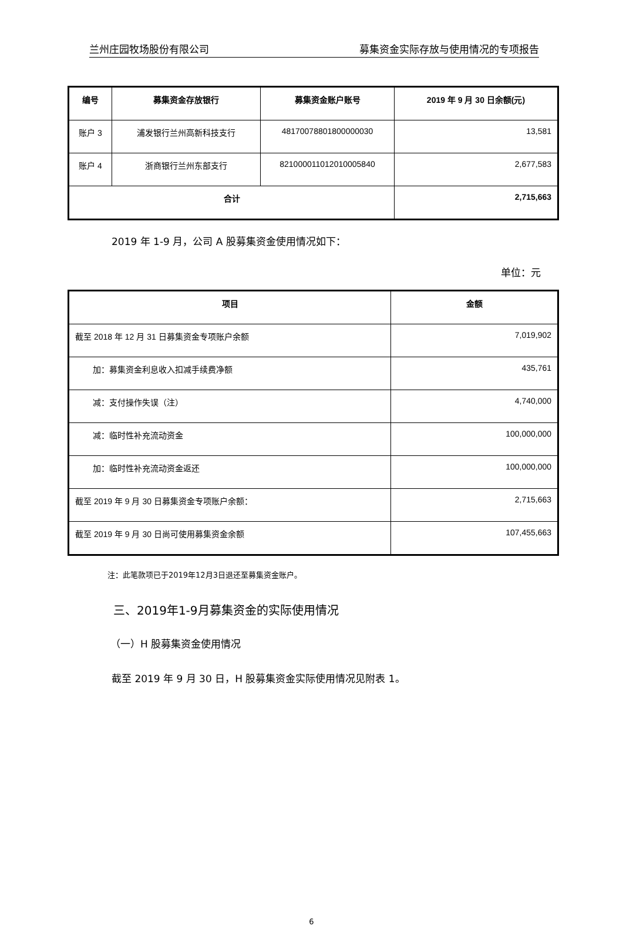兰州庄园牧场股份有限公司 募集资金实际存放与使用情况的专项报告
| 编号 | 募集资金存放银行 | 募集资金账户账号 | 2019 年 9 月 30 日余额(元) |
| --- | --- | --- | --- |
| 账户 3 | 浦发银行兰州高新科技支行 | 48170078801800000030 | 13,581 |
| 账户 4 | 浙商银行兰州东部支行 | 821000011012010005840 | 2,677,583 |
| 合计 | | | 2,715,663 |
2019 年 1-9 月，公司 A 股募集资金使用情况如下：
单位：元
| 项目 | 金额 |
| --- | --- |
| 截至 2018 年 12 月 31 日募集资金专项账户余额 | 7,019,902 |
| 加：募集资金利息收入扣减手续费净额 | 435,761 |
| 减：支付操作失误（注） | 4,740,000 |
| 减：临时性补充流动资金 | 100,000,000 |
| 加：临时性补充流动资金返还 | 100,000,000 |
| 截至 2019 年 9 月 30 日募集资金专项账户余额： | 2,715,663 |
| 截至 2019 年 9 月 30 日尚可使用募集资金余额 | 107,455,663 |
注：此笔款项已于2019年12月3日退还至募集资金账户。
三、2019年1-9月募集资金的实际使用情况
（一）H 股募集资金使用情况
截至 2019 年 9 月 30 日，H 股募集资金实际使用情况见附表 1。
6